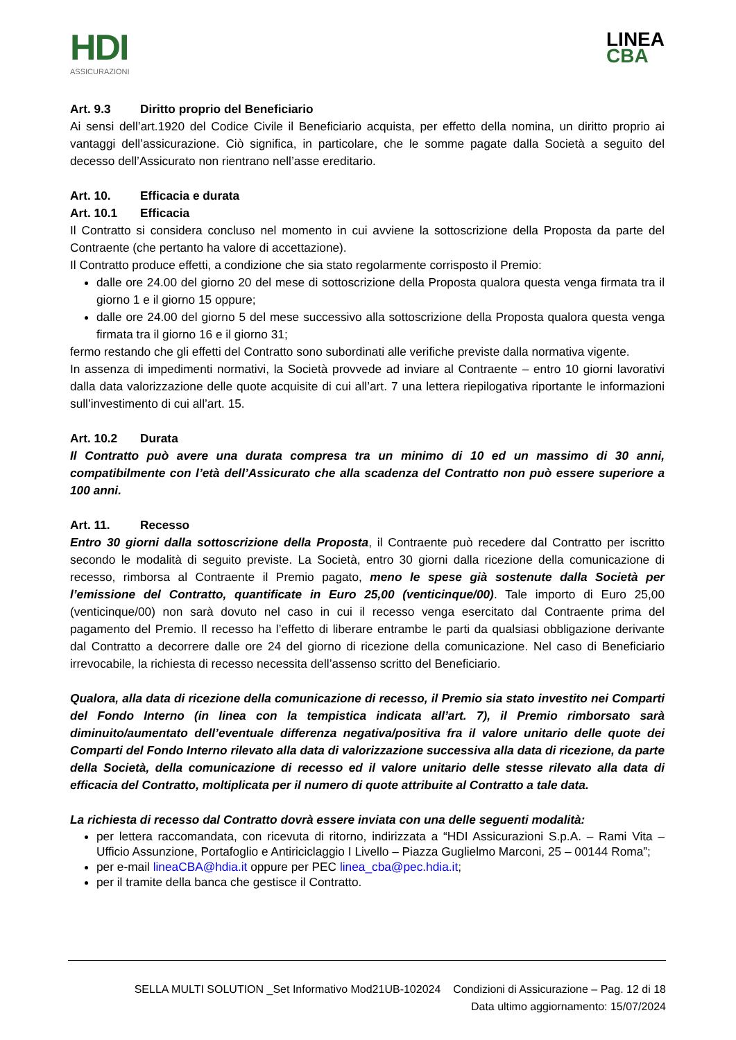HDI
ASSICURAZIONI
LINEA
CBA
Art. 9.3 Diritto proprio del Beneficiario
Ai sensi dell’art.1920 del Codice Civile il Beneficiario acquista, per effetto della nomina, un diritto proprio ai vantaggi dell’assicurazione. Ciò significa, in particolare, che le somme pagate dalla Società a seguito del decesso dell’Assicurato non rientrano nell’asse ereditario.
Art. 10. Efficacia e durata
Art. 10.1 Efficacia
Il Contratto si considera concluso nel momento in cui avviene la sottoscrizione della Proposta da parte del Contraente (che pertanto ha valore di accettazione).
Il Contratto produce effetti, a condizione che sia stato regolarmente corrisposto il Premio:
dalle ore 24.00 del giorno 20 del mese di sottoscrizione della Proposta qualora questa venga firmata tra il giorno 1 e il giorno 15 oppure;
dalle ore 24.00 del giorno 5 del mese successivo alla sottoscrizione della Proposta qualora questa venga firmata tra il giorno 16 e il giorno 31;
fermo restando che gli effetti del Contratto sono subordinati alle verifiche previste dalla normativa vigente.
In assenza di impedimenti normativi, la Società provvede ad inviare al Contraente – entro 10 giorni lavorativi dalla data valorizzazione delle quote acquisite di cui all’art. 7 una lettera riepilogativa riportante le informazioni sull’investimento di cui all’art. 15.
Art. 10.2 Durata
Il Contratto può avere una durata compresa tra un minimo di 10 ed un massimo di 30 anni, compatibilmente con l’età dell’Assicurato che alla scadenza del Contratto non può essere superiore a 100 anni.
Art. 11. Recesso
Entro 30 giorni dalla sottoscrizione della Proposta, il Contraente può recedere dal Contratto per iscritto secondo le modalità di seguito previste. La Società, entro 30 giorni dalla ricezione della comunicazione di recesso, rimborsa al Contraente il Premio pagato, meno le spese già sostenute dalla Società per l’emissione del Contratto, quantificate in Euro 25,00 (venticinque/00). Tale importo di Euro 25,00 (venticinque/00) non sarà dovuto nel caso in cui il recesso venga esercitato dal Contraente prima del pagamento del Premio. Il recesso ha l’effetto di liberare entrambe le parti da qualsiasi obbligazione derivante dal Contratto a decorrere dalle ore 24 del giorno di ricezione della comunicazione. Nel caso di Beneficiario irrevocabile, la richiesta di recesso necessita dell’assenso scritto del Beneficiario.
Qualora, alla data di ricezione della comunicazione di recesso, il Premio sia stato investito nei Comparti del Fondo Interno (in linea con la tempistica indicata all’art. 7), il Premio rimborsato sarà diminuito/aumentato dell’eventuale differenza negativa/positiva fra il valore unitario delle quote dei Comparti del Fondo Interno rilevato alla data di valorizzazione successiva alla data di ricezione, da parte della Società, della comunicazione di recesso ed il valore unitario delle stesse rilevato alla data di efficacia del Contratto, moltiplicata per il numero di quote attribuite al Contratto a tale data.
La richiesta di recesso dal Contratto dovrà essere inviata con una delle seguenti modalità:
per lettera raccomandata, con ricevuta di ritorno, indirizzata a “HDI Assicurazioni S.p.A. – Rami Vita – Ufficio Assunzione, Portafoglio e Antiriciclaggio I Livello – Piazza Guglielmo Marconi, 25 – 00144 Roma”;
per e-mail lineaCBA@hdia.it oppure per PEC linea_cba@pec.hdia.it;
per il tramite della banca che gestisce il Contratto.
SELLA MULTI SOLUTION _Set Informativo Mod21UB-102024 Condizioni di Assicurazione – Pag. 12 di 18
Data ultimo aggiornamento: 15/07/2024